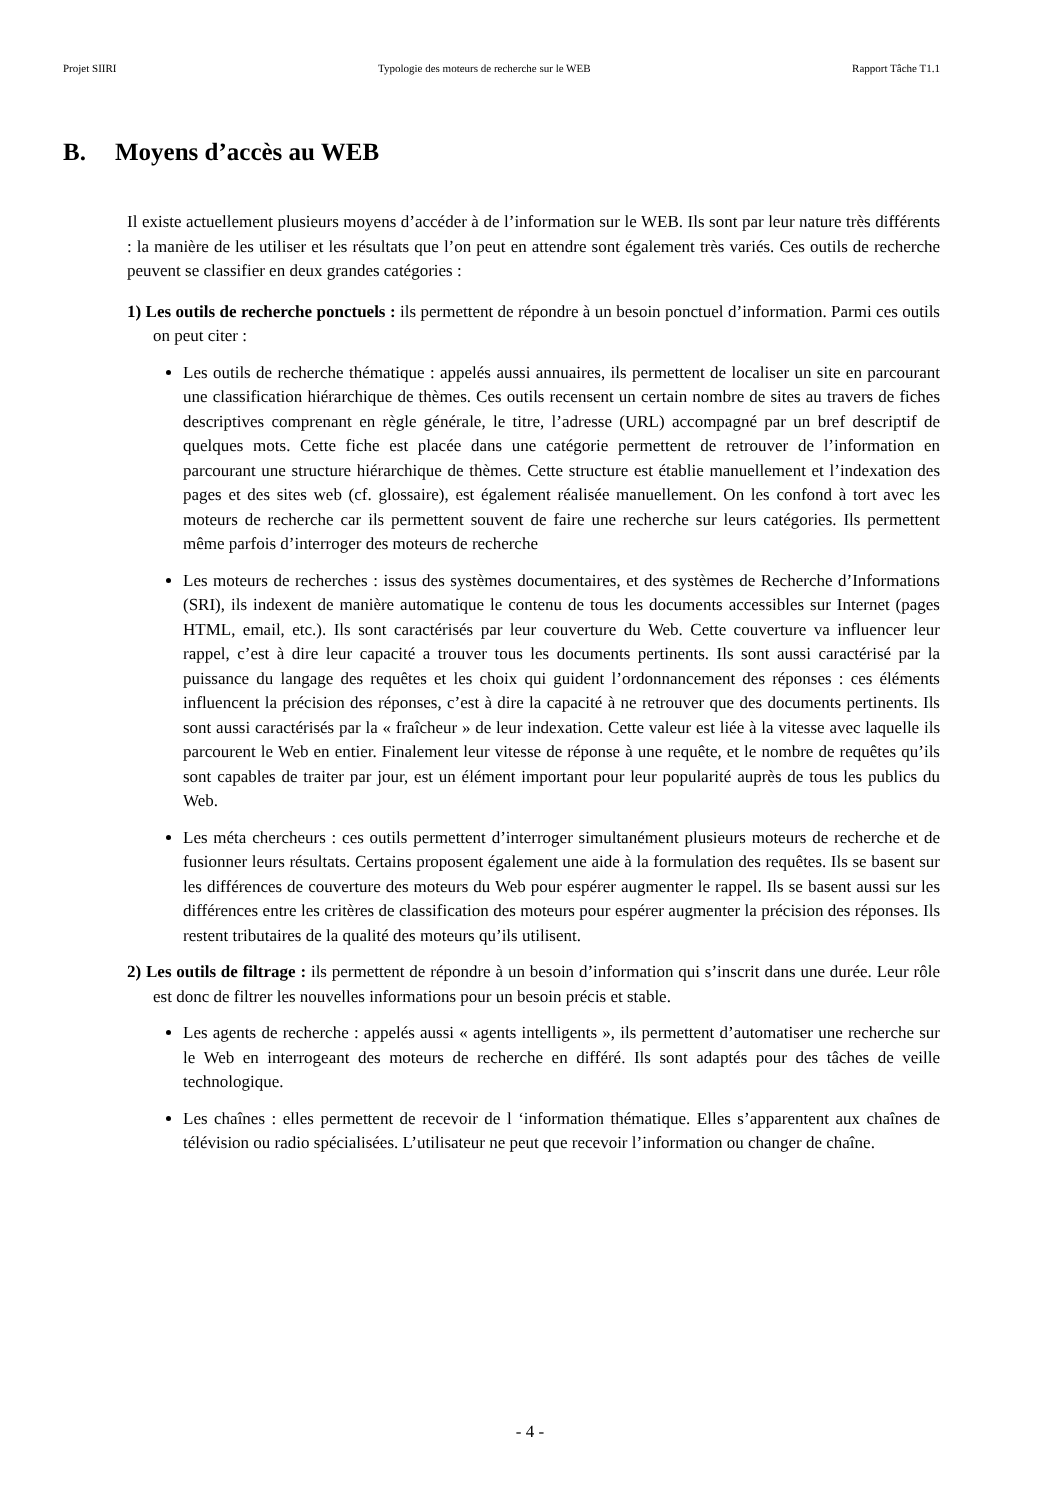Projet SIIRI Typologie des moteurs de recherche sur le WEB Rapport Tâche T1.1
B. Moyens d’accès au WEB
Il existe actuellement plusieurs moyens d’accéder à de l’information sur le WEB. Ils sont par leur nature très différents : la manière de les utiliser et les résultats que l’on peut en attendre sont également très variés. Ces outils de recherche peuvent se classifier en deux grandes catégories :
1) Les outils de recherche ponctuels : ils permettent de répondre à un besoin ponctuel d’information. Parmi ces outils on peut citer :
Les outils de recherche thématique : appelés aussi annuaires, ils permettent de localiser un site en parcourant une classification hiérarchique de thèmes. Ces outils recensent un certain nombre de sites au travers de fiches descriptives comprenant en règle générale, le titre, l’adresse (URL) accompagné par un bref descriptif de quelques mots. Cette fiche est placée dans une catégorie permettent de retrouver de l’information en parcourant une structure hiérarchique de thèmes. Cette structure est établie manuellement et l’indexation des pages et des sites web (cf. glossaire), est également réalisée manuellement. On les confond à tort avec les moteurs de recherche car ils permettent souvent de faire une recherche sur leurs catégories. Ils permettent même parfois d’interroger des moteurs de recherche
Les moteurs de recherches : issus des systèmes documentaires, et des systèmes de Recherche d’Informations (SRI), ils indexent de manière automatique le contenu de tous les documents accessibles sur Internet (pages HTML, email, etc.). Ils sont caractérisés par leur couverture du Web. Cette couverture va influencer leur rappel, c’est à dire leur capacité a trouver tous les documents pertinents. Ils sont aussi caractérisé par la puissance du langage des requêtes et les choix qui guident l’ordonnancement des réponses : ces éléments influencent la précision des réponses, c’est à dire la capacité à ne retrouver que des documents pertinents. Ils sont aussi caractérisés par la « fraîcheur » de leur indexation. Cette valeur est liée à la vitesse avec laquelle ils parcourent le Web en entier. Finalement leur vitesse de réponse à une requête, et le nombre de requêtes qu’ils sont capables de traiter par jour, est un élément important pour leur popularité auprès de tous les publics du Web.
Les méta chercheurs : ces outils permettent d’interroger simultanément plusieurs moteurs de recherche et de fusionner leurs résultats. Certains proposent également une aide à la formulation des requêtes. Ils se basent sur les différences de couverture des moteurs du Web pour espérer augmenter le rappel. Ils se basent aussi sur les différences entre les critères de classification des moteurs pour espérer augmenter la précision des réponses. Ils restent tributaires de la qualité des moteurs qu’ils utilisent.
2) Les outils de filtrage : ils permettent de répondre à un besoin d’information qui s’inscrit dans une durée. Leur rôle est donc de filtrer les nouvelles informations pour un besoin précis et stable.
Les agents de recherche : appelés aussi « agents intelligents », ils permettent d’automatiser une recherche sur le Web en interrogeant des moteurs de recherche en différé. Ils sont adaptés pour des tâches de veille technologique.
Les chaînes : elles permettent de recevoir de l ‘information thématique. Elles s’apparentent aux chaînes de télévision ou radio spécialisées. L’utilisateur ne peut que recevoir l’information ou changer de chaîne.
- 4 -